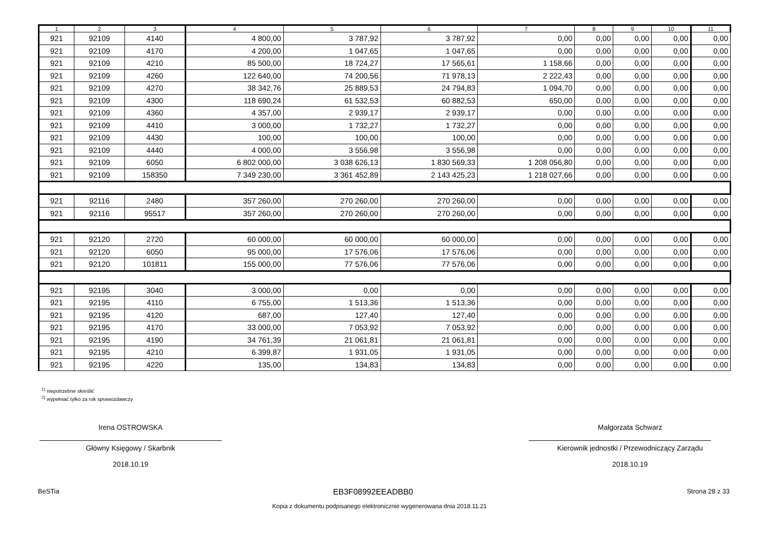| 1 | 2 | 3 | 4 | 5 | 6 | 7 | 8 | 9 | 10 | 11 |
| --- | --- | --- | --- | --- | --- | --- | --- | --- | --- | --- |
| 921 | 92109 | 4140 | 4 800,00 | 3 787,92 | 3 787,92 | 0,00 | 0,00 | 0,00 | 0,00 | 0,00 |
| 921 | 92109 | 4170 | 4 200,00 | 1 047,65 | 1 047,65 | 0,00 | 0,00 | 0,00 | 0,00 | 0,00 |
| 921 | 92109 | 4210 | 85 500,00 | 18 724,27 | 17 565,61 | 1 158,66 | 0,00 | 0,00 | 0,00 | 0,00 |
| 921 | 92109 | 4260 | 122 640,00 | 74 200,56 | 71 978,13 | 2 222,43 | 0,00 | 0,00 | 0,00 | 0,00 |
| 921 | 92109 | 4270 | 38 342,76 | 25 889,53 | 24 794,83 | 1 094,70 | 0,00 | 0,00 | 0,00 | 0,00 |
| 921 | 92109 | 4300 | 118 690,24 | 61 532,53 | 60 882,53 | 650,00 | 0,00 | 0,00 | 0,00 | 0,00 |
| 921 | 92109 | 4360 | 4 357,00 | 2 939,17 | 2 939,17 | 0,00 | 0,00 | 0,00 | 0,00 | 0,00 |
| 921 | 92109 | 4410 | 3 000,00 | 1 732,27 | 1 732,27 | 0,00 | 0,00 | 0,00 | 0,00 | 0,00 |
| 921 | 92109 | 4430 | 100,00 | 100,00 | 100,00 | 0,00 | 0,00 | 0,00 | 0,00 | 0,00 |
| 921 | 92109 | 4440 | 4 000,00 | 3 556,98 | 3 556,98 | 0,00 | 0,00 | 0,00 | 0,00 | 0,00 |
| 921 | 92109 | 6050 | 6 802 000,00 | 3 038 626,13 | 1 830 569,33 | 1 208 056,80 | 0,00 | 0,00 | 0,00 | 0,00 |
| 921 | 92109 | 158350 | 7 349 230,00 | 3 361 452,89 | 2 143 425,23 | 1 218 027,66 | 0,00 | 0,00 | 0,00 | 0,00 |
| 921 | 92116 | 2480 | 357 260,00 | 270 260,00 | 270 260,00 | 0,00 | 0,00 | 0,00 | 0,00 | 0,00 |
| 921 | 92116 | 95517 | 357 260,00 | 270 260,00 | 270 260,00 | 0,00 | 0,00 | 0,00 | 0,00 | 0,00 |
| 921 | 92120 | 2720 | 60 000,00 | 60 000,00 | 60 000,00 | 0,00 | 0,00 | 0,00 | 0,00 | 0,00 |
| 921 | 92120 | 6050 | 95 000,00 | 17 576,06 | 17 576,06 | 0,00 | 0,00 | 0,00 | 0,00 | 0,00 |
| 921 | 92120 | 101811 | 155 000,00 | 77 576,06 | 77 576,06 | 0,00 | 0,00 | 0,00 | 0,00 | 0,00 |
| 921 | 92195 | 3040 | 3 000,00 | 0,00 | 0,00 | 0,00 | 0,00 | 0,00 | 0,00 | 0,00 |
| 921 | 92195 | 4110 | 6 755,00 | 1 513,36 | 1 513,36 | 0,00 | 0,00 | 0,00 | 0,00 | 0,00 |
| 921 | 92195 | 4120 | 687,00 | 127,40 | 127,40 | 0,00 | 0,00 | 0,00 | 0,00 | 0,00 |
| 921 | 92195 | 4170 | 33 000,00 | 7 053,92 | 7 053,92 | 0,00 | 0,00 | 0,00 | 0,00 | 0,00 |
| 921 | 92195 | 4190 | 34 761,39 | 21 061,81 | 21 061,81 | 0,00 | 0,00 | 0,00 | 0,00 | 0,00 |
| 921 | 92195 | 4210 | 6 399,87 | 1 931,05 | 1 931,05 | 0,00 | 0,00 | 0,00 | 0,00 | 0,00 |
| 921 | 92195 | 4220 | 135,00 | 134,83 | 134,83 | 0,00 | 0,00 | 0,00 | 0,00 | 0,00 |
<sup>1)</sup> niepotrzebne skreślić
<sup>2)</sup> wypełniać tylko za rok sprawozdawczy
Irena OSTROWSKA
Główny Księgowy / Skarbnik
2018.10.19
Małgorzata Schwarz
Kierownik jednostki / Przewodniczący Zarządu
2018.10.19
BeSTia EB3F08992EEADBB0 Strona 28 z 33
Kopia z dokumentu podpisanego elektronicznie wygenerowana dnia 2018.11.21